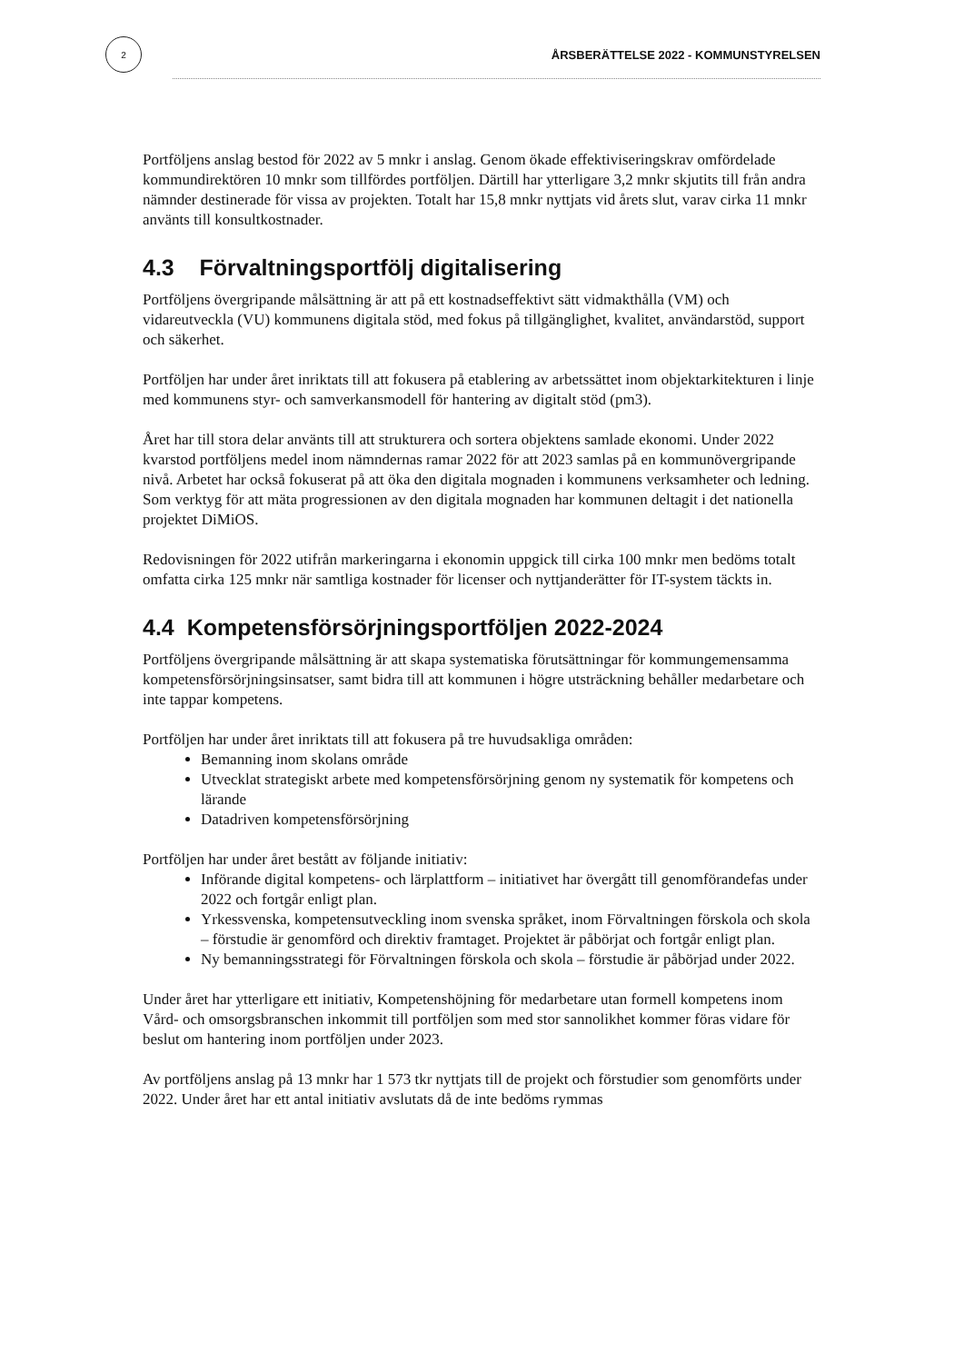2
ÅRSBERÄTTELSE 2022 - KOMMUNSTYRELSEN
Portföljens anslag bestod för 2022 av 5 mnkr i anslag. Genom ökade effektiviseringskrav omfördelade kommundirektören 10 mnkr som tillfördes portföljen. Därtill har ytterligare 3,2 mnkr skjutits till från andra nämnder destinerade för vissa av projekten. Totalt har 15,8 mnkr nyttjats vid årets slut, varav cirka 11 mnkr använts till konsultkostnader.
4.3 Förvaltningsportfölj digitalisering
Portföljens övergripande målsättning är att på ett kostnadseffektivt sätt vidmakthålla (VM) och vidareutveckla (VU) kommunens digitala stöd, med fokus på tillgänglighet, kvalitet, användarstöd, support och säkerhet.
Portföljen har under året inriktats till att fokusera på etablering av arbetssättet inom objektarkitekturen i linje med kommunens styr- och samverkansmodell för hantering av digitalt stöd (pm3).
Året har till stora delar använts till att strukturera och sortera objektens samlade ekonomi. Under 2022 kvarstod portföljens medel inom nämndernas ramar 2022 för att 2023 samlas på en kommunövergripande nivå. Arbetet har också fokuserat på att öka den digitala mognaden i kommunens verksamheter och ledning. Som verktyg för att mäta progressionen av den digitala mognaden har kommunen deltagit i det nationella projektet DiMiOS.
Redovisningen för 2022 utifrån markeringarna i ekonomin uppgick till cirka 100 mnkr men bedöms totalt omfatta cirka 125 mnkr när samtliga kostnader för licenser och nyttjanderätter för IT-system täckts in.
4.4 Kompetensförsörjningsportföljen 2022-2024
Portföljens övergripande målsättning är att skapa systematiska förutsättningar för kommungemensamma kompetensförsörjningsinsatser, samt bidra till att kommunen i högre utsträckning behåller medarbetare och inte tappar kompetens.
Portföljen har under året inriktats till att fokusera på tre huvudsakliga områden:
Bemanning inom skolans område
Utvecklat strategiskt arbete med kompetensförsörjning genom ny systematik för kompetens och lärande
Datadriven kompetensförsörjning
Portföljen har under året bestått av följande initiativ:
Införande digital kompetens- och lärplattform – initiativet har övergått till genomförandefas under 2022 och fortgår enligt plan.
Yrkessvenska, kompetensutveckling inom svenska språket, inom Förvaltningen förskola och skola – förstudie är genomförd och direktiv framtaget. Projektet är påbörjat och fortgår enligt plan.
Ny bemanningsstrategi för Förvaltningen förskola och skola – förstudie är påbörjad under 2022.
Under året har ytterligare ett initiativ, Kompetenshöjning för medarbetare utan formell kompetens inom Vård- och omsorgsbranschen inkommit till portföljen som med stor sannolikhet kommer föras vidare för beslut om hantering inom portföljen under 2023.
Av portföljens anslag på 13 mnkr har 1 573 tkr nyttjats till de projekt och förstudier som genomförts under 2022. Under året har ett antal initiativ avslutats då de inte bedöms rymmas